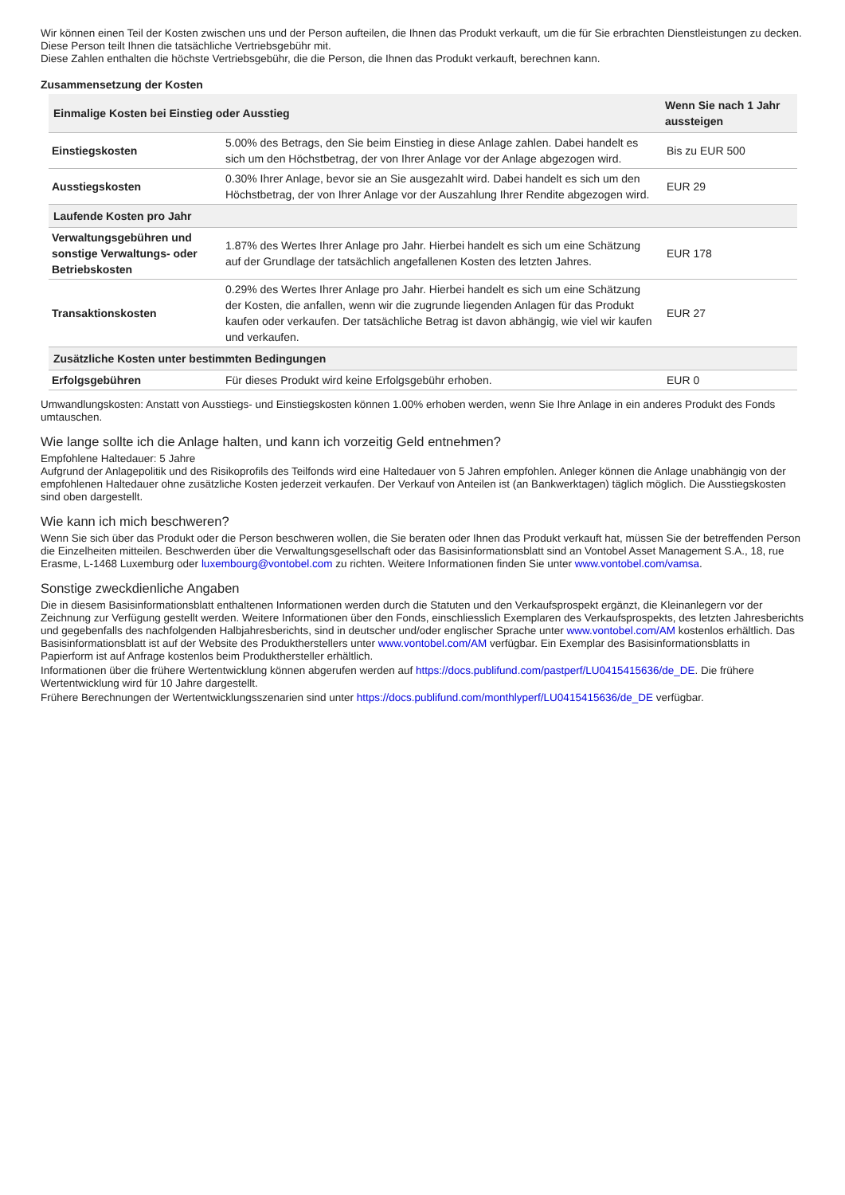Wir können einen Teil der Kosten zwischen uns und der Person aufteilen, die Ihnen das Produkt verkauft, um die für Sie erbrachten Dienstleistungen zu decken. Diese Person teilt Ihnen die tatsächliche Vertriebsgebühr mit.
Diese Zahlen enthalten die höchste Vertriebsgebühr, die die Person, die Ihnen das Produkt verkauft, berechnen kann.
Zusammensetzung der Kosten
| Einmalige Kosten bei Einstieg oder Ausstieg | | Wenn Sie nach 1 Jahr aussteigen |
| --- | --- | --- |
| Einstiegskosten | 5.00% des Betrags, den Sie beim Einstieg in diese Anlage zahlen. Dabei handelt es sich um den Höchstbetrag, der von Ihrer Anlage vor der Anlage abgezogen wird. | Bis zu EUR 500 |
| Ausstiegskosten | 0.30% Ihrer Anlage, bevor sie an Sie ausgezahlt wird. Dabei handelt es sich um den Höchstbetrag, der von Ihrer Anlage vor der Auszahlung Ihrer Rendite abgezogen wird. | EUR 29 |
| Laufende Kosten pro Jahr | | |
| Verwaltungsgebühren und sonstige Verwaltungs- oder Betriebskosten | 1.87% des Wertes Ihrer Anlage pro Jahr. Hierbei handelt es sich um eine Schätzung auf der Grundlage der tatsächlich angefallenen Kosten des letzten Jahres. | EUR 178 |
| Transaktionskosten | 0.29% des Wertes Ihrer Anlage pro Jahr. Hierbei handelt es sich um eine Schätzung der Kosten, die anfallen, wenn wir die zugrunde liegenden Anlagen für das Produkt kaufen oder verkaufen. Der tatsächliche Betrag ist davon abhängig, wie viel wir kaufen und verkaufen. | EUR 27 |
| Zusätzliche Kosten unter bestimmten Bedingungen | | |
| Erfolgsgebühren | Für dieses Produkt wird keine Erfolgsgebühr erhoben. | EUR 0 |
Umwandlungskosten: Anstatt von Ausstiegs- und Einstiegskosten können 1.00% erhoben werden, wenn Sie Ihre Anlage in ein anderes Produkt des Fonds umtauschen.
Wie lange sollte ich die Anlage halten, und kann ich vorzeitig Geld entnehmen?
Empfohlene Haltedauer: 5 Jahre
Aufgrund der Anlagepolitik und des Risikoprofils des Teilfonds wird eine Haltedauer von 5 Jahren empfohlen. Anleger können die Anlage unabhängig von der empfohlenen Haltedauer ohne zusätzliche Kosten jederzeit verkaufen. Der Verkauf von Anteilen ist (an Bankwerktagen) täglich möglich. Die Ausstiegskosten sind oben dargestellt.
Wie kann ich mich beschweren?
Wenn Sie sich über das Produkt oder die Person beschweren wollen, die Sie beraten oder Ihnen das Produkt verkauft hat, müssen Sie der betreffenden Person die Einzelheiten mitteilen. Beschwerden über die Verwaltungsgesellschaft oder das Basisinformationsblatt sind an Vontobel Asset Management S.A., 18, rue Erasme, L-1468 Luxemburg oder luxembourg@vontobel.com zu richten. Weitere Informationen finden Sie unter www.vontobel.com/vamsa.
Sonstige zweckdienliche Angaben
Die in diesem Basisinformationsblatt enthaltenen Informationen werden durch die Statuten und den Verkaufsprospekt ergänzt, die Kleinanlegern vor der Zeichnung zur Verfügung gestellt werden. Weitere Informationen über den Fonds, einschliesslich Exemplaren des Verkaufsprospekts, des letzten Jahresberichts und gegebenfalls des nachfolgenden Halbjahresberichts, sind in deutscher und/oder englischer Sprache unter www.vontobel.com/AM kostenlos erhältlich. Das Basisinformationsblatt ist auf der Website des Produktherstellers unter www.vontobel.com/AM verfügbar. Ein Exemplar des Basisinformationsblatts in Papierform ist auf Anfrage kostenlos beim Produkthersteller erhältlich.
Informationen über die frühere Wertentwicklung können abgerufen werden auf https://docs.publifund.com/pastperf/LU0415415636/de_DE. Die frühere Wertentwicklung wird für 10 Jahre dargestellt.
Frühere Berechnungen der Wertentwicklungsszenarien sind unter https://docs.publifund.com/monthlyperf/LU0415415636/de_DE verfügbar.